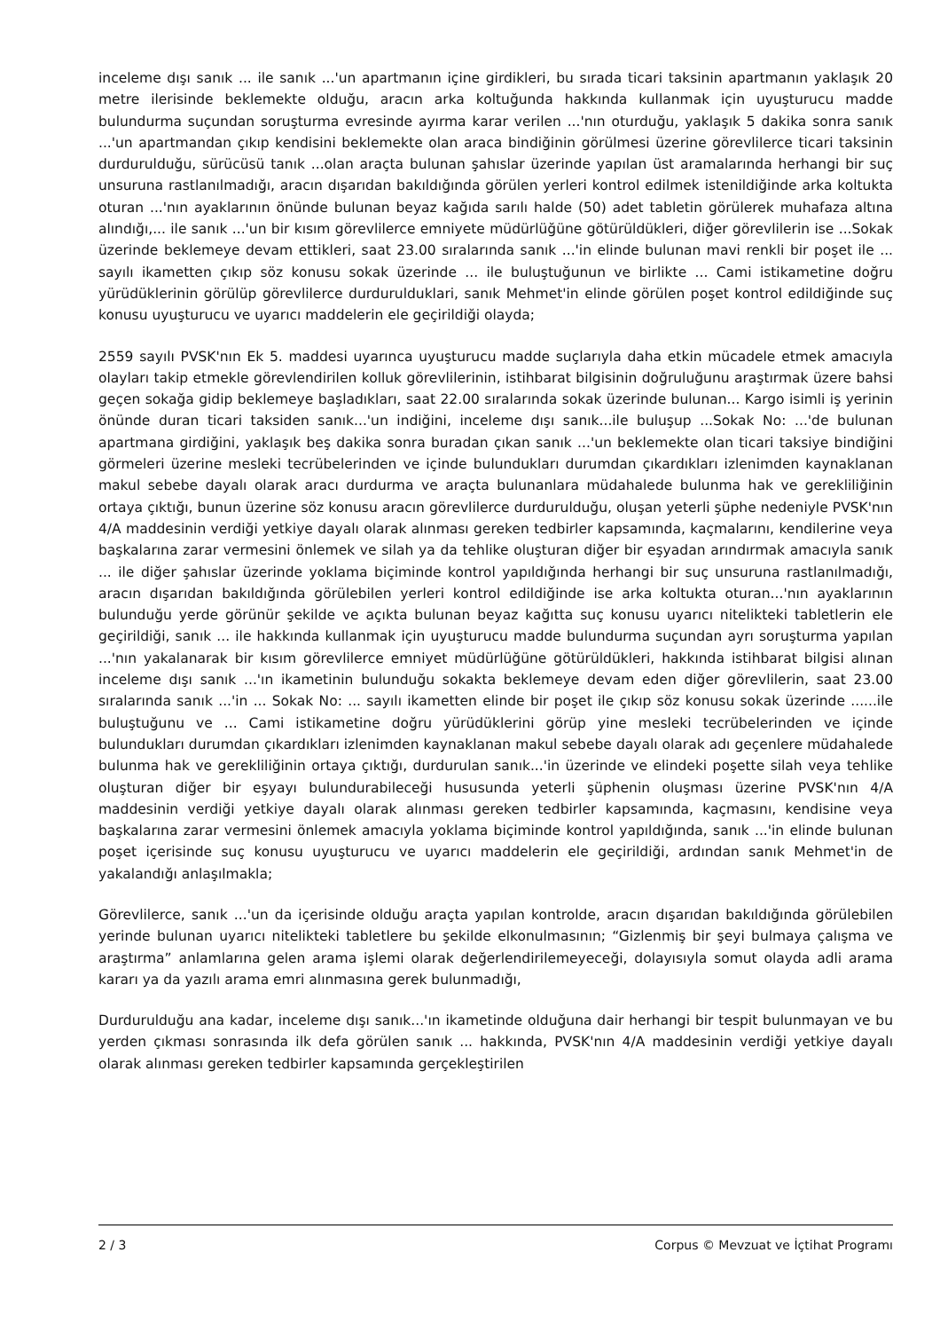inceleme dışı sanık ... ile sanık ...'un apartmanın içine girdikleri, bu sırada ticari taksinin apartmanın yaklaşık 20 metre ilerisinde beklemekte olduğu, aracın arka koltuğunda hakkında kullanmak için uyuşturucu madde bulundurma suçundan soruşturma evresinde ayırma karar verilen ...'nın oturduğu, yaklaşık 5 dakika sonra sanık ...'un apartmandan çıkıp kendisini beklemekte olan araca bindiğinin görülmesi üzerine görevlilerce ticari taksinin durdurulduğu, sürücüsü tanık ...olan araçta bulunan şahıslar üzerinde yapılan üst aramalarında herhangi bir suç unsuruna rastlanılmadığı, aracın dışarıdan bakıldığında görülen yerleri kontrol edilmek istenildiğinde arka koltukta oturan ...'nın ayaklarının önünde bulunan beyaz kağıda sarılı halde (50) adet tabletin görülerek muhafaza altına alındığı,... ile sanık ...'un bir kısım görevlilerce emniyete müdürlüğüne götürüldükleri, diğer görevlilerin ise ...Sokak üzerinde beklemeye devam ettikleri, saat 23.00 sıralarında sanık ...'in elinde bulunan mavi renkli bir poşet ile ... sayılı ikametten çıkıp söz konusu sokak üzerinde ... ile buluştuğunun ve birlikte ... Cami istikametine doğru yürüdüklerinin görülüp görevlilerce durdurulduklari, sanık Mehmet'in elinde görülen poşet kontrol edildiğinde suç konusu uyuşturucu ve uyarıcı maddelerin ele geçirildiği olayda;
2559 sayılı PVSK'nın Ek 5. maddesi uyarınca uyuşturucu madde suçlarıyla daha etkin mücadele etmek amacıyla olayları takip etmekle görevlendirilen kolluk görevlilerinin, istihbarat bilgisinin doğruluğunu araştırmak üzere bahsi geçen sokağa gidip beklemeye başladıkları, saat 22.00 sıralarında sokak üzerinde bulunan... Kargo isimli iş yerinin önünde duran ticari taksiden sanık...'un indiğini, inceleme dışı sanık...ile buluşup ...Sokak No: ...'de bulunan apartmana girdiğini, yaklaşık beş dakika sonra buradan çıkan sanık ...'un beklemekte olan ticari taksiye bindiğini görmeleri üzerine mesleki tecrübelerinden ve içinde bulundukları durumdan çıkardıkları izlenimden kaynaklanan makul sebebe dayalı olarak aracı durdurma ve araçta bulunanlara müdahalede bulunma hak ve gerekliliğinin ortaya çıktığı, bunun üzerine söz konusu aracın görevlilerce durdurulduğu, oluşan yeterli şüphe nedeniyle PVSK'nın 4/A maddesinin verdiği yetkiye dayalı olarak alınması gereken tedbirler kapsamında, kaçmalarını, kendilerine veya başkalarına zarar vermesini önlemek ve silah ya da tehlike oluşturan diğer bir eşyadan arındırmak amacıyla sanık ... ile diğer şahıslar üzerinde yoklama biçiminde kontrol yapıldığında herhangi bir suç unsuruna rastlanılmadığı, aracın dışarıdan bakıldığında görülebilen yerleri kontrol edildiğinde ise arka koltukta oturan...'nın ayaklarının bulunduğu yerde görünür şekilde ve açıkta bulunan beyaz kağıtta suç konusu uyarıcı nitelikteki tabletlerin ele geçirildiği, sanık ... ile hakkında kullanmak için uyuşturucu madde bulundurma suçundan ayrı soruşturma yapılan ...'nın yakalanarak bir kısım görevlilerce emniyet müdürlüğüne götürüldükleri, hakkında istihbarat bilgisi alınan inceleme dışı sanık ...'ın ikametinin bulunduğu sokakta beklemeye devam eden diğer görevlilerin, saat 23.00 sıralarında sanık ...'in ... Sokak No: ... sayılı ikametten elinde bir poşet ile çıkıp söz konusu sokak üzerinde ......ile buluştuğunu ve ... Cami istikametine doğru yürüdüklerini görüp yine mesleki tecrübelerinden ve içinde bulundukları durumdan çıkardıkları izlenimden kaynaklanan makul sebebe dayalı olarak adı geçenlere müdahalede bulunma hak ve gerekliliğinin ortaya çıktığı, durdurulan sanık...'in üzerinde ve elindeki poşette silah veya tehlike oluşturan diğer bir eşyayı bulundurabileceği hususunda yeterli şüphenin oluşması üzerine PVSK'nın 4/A maddesinin verdiği yetkiye dayalı olarak alınması gereken tedbirler kapsamında, kaçmasını, kendisine veya başkalarına zarar vermesini önlemek amacıyla yoklama biçiminde kontrol yapıldığında, sanık ...'in elinde bulunan poşet içerisinde suç konusu uyuşturucu ve uyarıcı maddelerin ele geçirildiği, ardından sanık Mehmet'in de yakalandığı anlaşılmakla;
Görevlilerce, sanık ...'un da içerisinde olduğu araçta yapılan kontrolde, aracın dışarıdan bakıldığında görülebilen yerinde bulunan uyarıcı nitelikteki tabletlere bu şekilde elkonulmasının; “Gizlenmiş bir şeyi bulmaya çalışma ve araştırma” anlamlarına gelen arama işlemi olarak değerlendirilemeyeceği, dolayısıyla somut olayda adli arama kararı ya da yazılı arama emri alınmasına gerek bulunmadığı,
Durdurulduğu ana kadar, inceleme dışı sanık...'ın ikametinde olduğuna dair herhangi bir tespit bulunmayan ve bu yerden çıkması sonrasında ilk defa görülen sanık ... hakkında, PVSK'nın 4/A maddesinin verdiği yetkiye dayalı olarak alınması gereken tedbirler kapsamında gerçekleştirilen
2 / 3 Corpus © Mevzuat ve İçtihat Programı